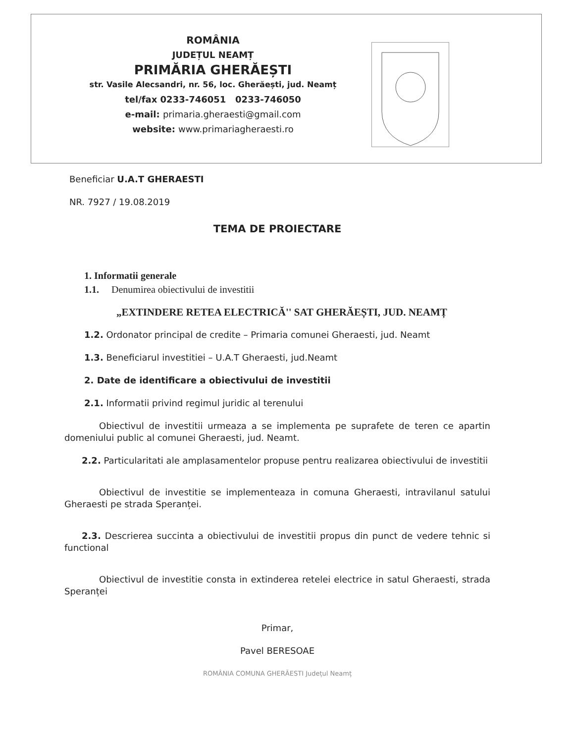ROMÂNIA
JUDEȚUL NEAMȚ
PRIMĂRIA GHERĂEȘTI
str. Vasile Alecsandri, nr. 56, loc. Gherăești, jud. Neamț
tel/fax 0233-746051 0233-746050
e-mail: primaria.gheraesti@gmail.com
website: www.primariagheraesti.ro
Beneficiar U.A.T GHERAESTI
NR. 7927 / 19.08.2019
TEMA DE PROIECTARE
1. Informatii generale
1.1. Denumirea obiectivului de investitii
„EXTINDERE RETEA ELECTRICĂ'' SAT GHERĂEȘTI, JUD. NEAMȚ
1.2. Ordonator principal de credite – Primaria comunei Gheraesti, jud. Neamt
1.3. Beneficiarul investitiei – U.A.T Gheraesti, jud.Neamt
2. Date de identificare a obiectivului de investitii
2.1. Informatii privind regimul juridic al terenului
Obiectivul de investitii urmeaza a se implementa pe suprafete de teren ce apartin domeniului public al comunei Gheraesti, jud. Neamt.
2.2. Particularitati ale amplasamentelor propuse pentru realizarea obiectivului de investitii
Obiectivul de investitie se implementeaza in comuna Gheraesti, intravilanul satului Gheraesti pe strada Speranței.
2.3. Descrierea succinta a obiectivului de investitii propus din punct de vedere tehnic si functional
Obiectivul de investitie consta in extinderea retelei electrice in satul Gheraesti, strada Speranței
Primar,
Pavel BERESOAE
ROMÂNIA COMUNA GHERĂESTI Județul Neamț